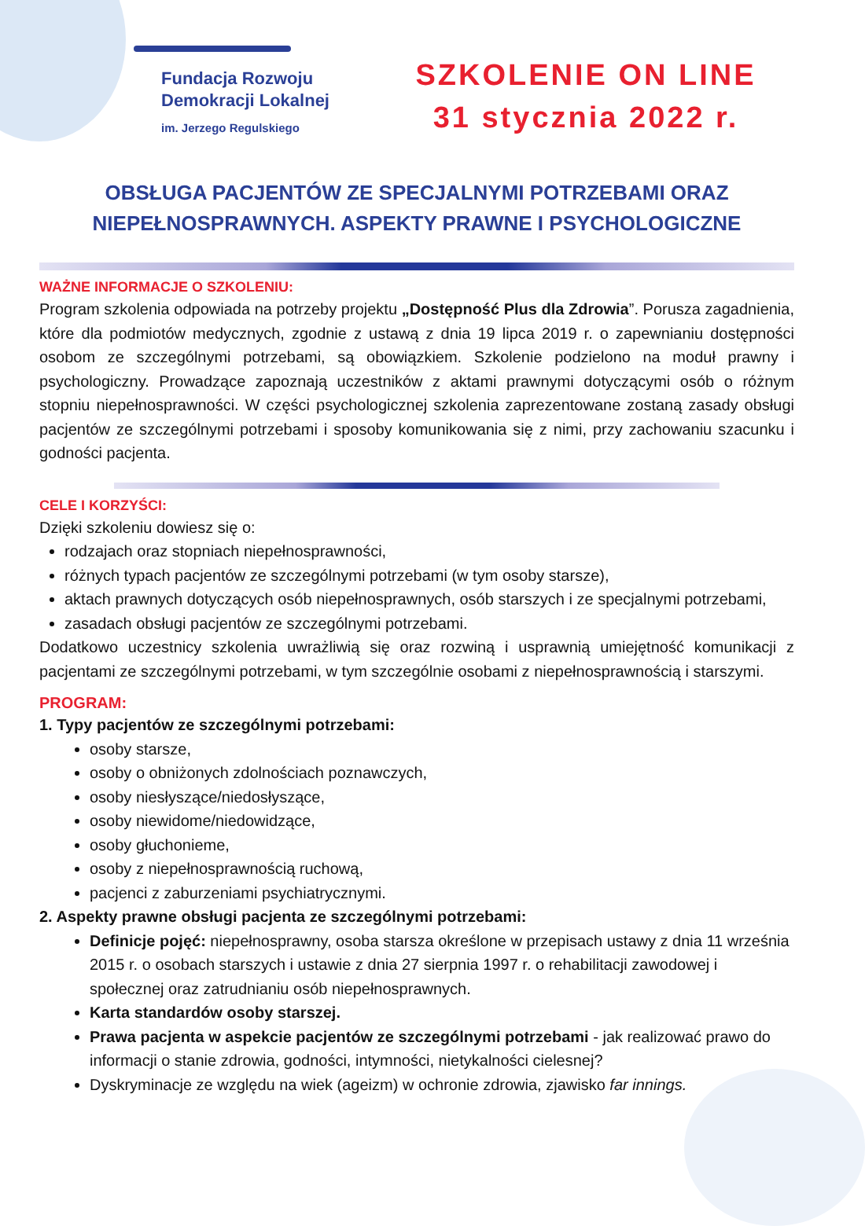Fundacja Rozwoju
Demokracji Lokalnej
im. Jerzego Regulskiego
SZKOLENIE ON LINE
31 stycznia 2022 r.
OBSŁUGA PACJENTÓW ZE SPECJALNYMI POTRZEBAMI ORAZ NIEPEŁNOSPRAWNYCH. ASPEKTY PRAWNE I PSYCHOLOGICZNE
WAŻNE INFORMACJE O SZKOLENIU:
Program szkolenia odpowiada na potrzeby projektu „Dostępność Plus dla Zdrowia”. Porusza zagadnienia, które dla podmiotów medycznych, zgodnie z ustawą z dnia 19 lipca 2019 r. o zapewnianiu dostępności osobom ze szczególnymi potrzebami, są obowiązkiem. Szkolenie podzielono na moduł prawny i psychologiczny. Prowadzące zapoznają uczestników z aktami prawnymi dotyczącymi osób o różnym stopniu niepełnosprawności. W części psychologicznej szkolenia zaprezentowane zostaną zasady obsługi pacjentów ze szczególnymi potrzebami i sposoby komunikowania się z nimi, przy zachowaniu szacunku i godności pacjenta.
CELE I KORZYŚCI:
Dzięki szkoleniu dowiesz się o:
rodzajach oraz stopniach niepełnosprawności,
różnych typach pacjentów ze szczególnymi potrzebami (w tym osoby starsze),
aktach prawnych dotyczących osób niepełnosprawnych, osób starszych i ze specjalnymi potrzebami,
zasadach obsługi pacjentów ze szczególnymi potrzebami.
Dodatkowo uczestnicy szkolenia uwrażliwią się oraz rozwiną i usprawnią umiejętność komunikacji z pacjentami ze szczególnymi potrzebami, w tym szczególnie osobami z niepełnosprawnością i starszymi.
PROGRAM:
1. Typy pacjentów ze szczególnymi potrzebami:
osoby starsze,
osoby o obniżonych zdolnościach poznawczych,
osoby niesłyszące/niedosłyszące,
osoby niewidome/niedowidzące,
osoby głuchonieme,
osoby z niepełnosprawnością ruchową,
pacjenci z zaburzeniami psychiatrycznymi.
2. Aspekty prawne obsługi pacjenta ze szczególnymi potrzebami:
Definicje pojęć: niepełnosprawny, osoba starsza określone w przepisach ustawy z dnia 11 września 2015 r. o osobach starszych i ustawie z dnia 27 sierpnia 1997 r. o rehabilitacji zawodowej i społecznej oraz zatrudnianiu osób niepełnosprawnych.
Karta standardów osoby starszej.
Prawa pacjenta w aspekcie pacjentów ze szczególnymi potrzebami - jak realizować prawo do informacji o stanie zdrowia, godności, intymności, nietykalności cielesnej?
Dyskryminacje ze względu na wiek (ageizm) w ochronie zdrowia, zjawisko far innings.